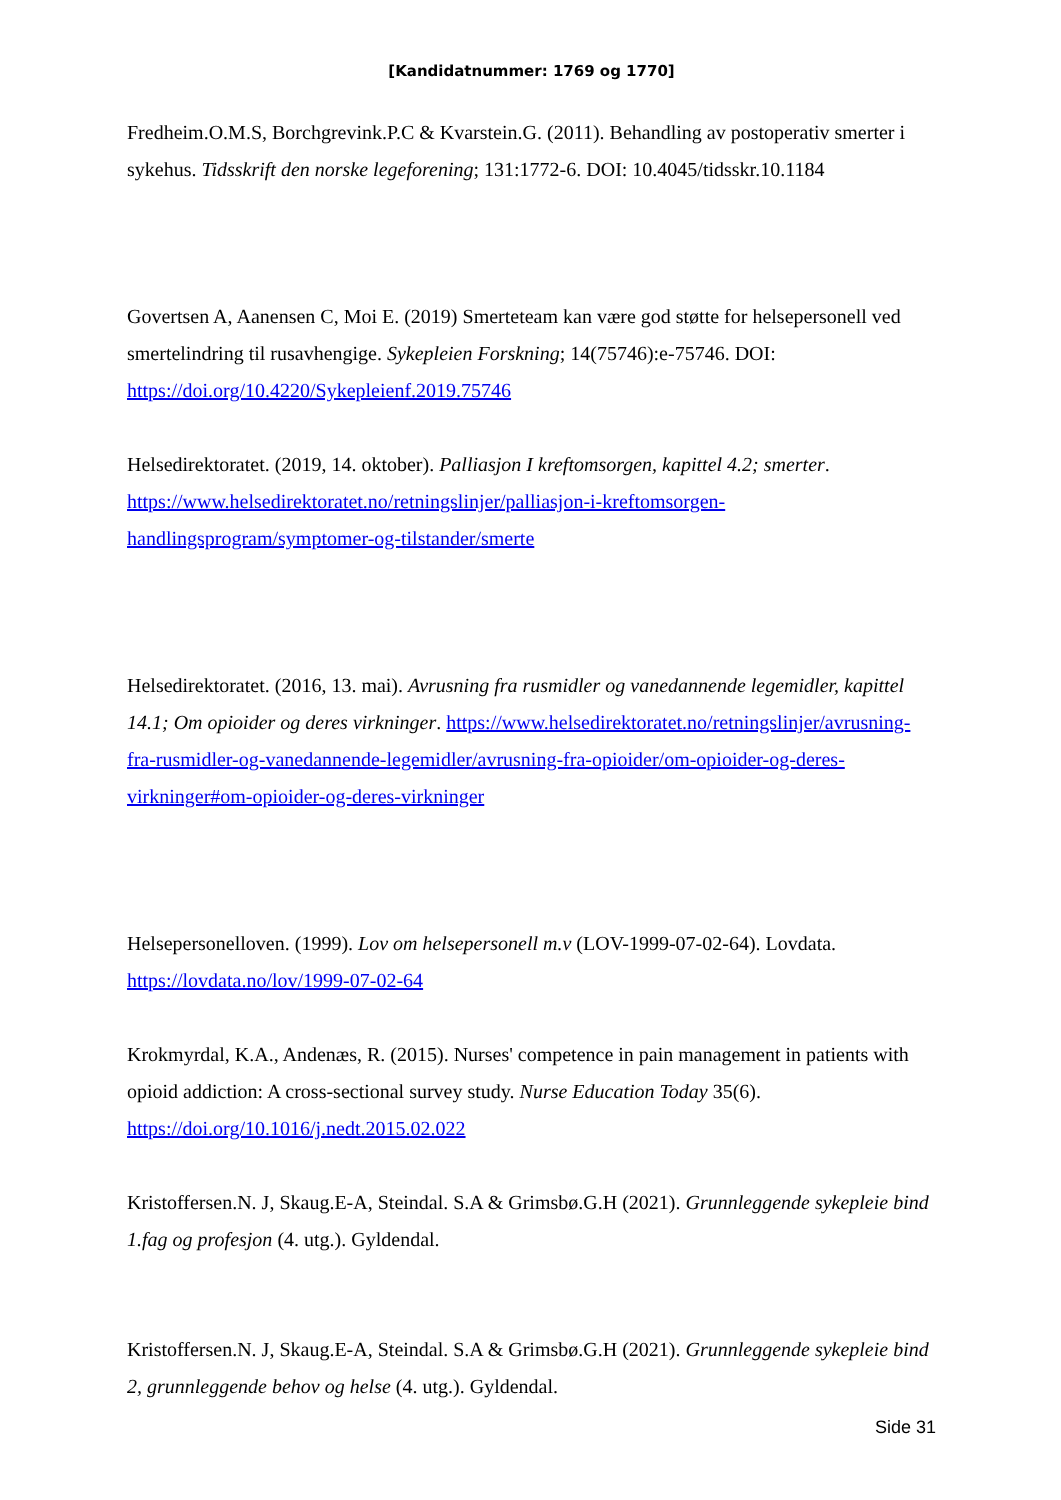[Kandidatnummer: 1769 og 1770]
Fredheim.O.M.S, Borchgrevink.P.C & Kvarstein.G. (2011). Behandling av postoperativ smerter i sykehus. Tidsskrift den norske legeforening; 131:1772-6. DOI: 10.4045/tidsskr.10.1184
Govertsen A, Aanensen C, Moi E. (2019) Smerteteam kan være god støtte for helsepersonell ved smertelindring til rusavhengige. Sykepleien Forskning; 14(75746):e-75746. DOI: https://doi.org/10.4220/Sykepleienf.2019.75746
Helsedirektoratet. (2019, 14. oktober). Palliasjon I kreftomsorgen, kapittel 4.2; smerter. https://www.helsedirektoratet.no/retningslinjer/palliasjon-i-kreftomsorgen-handlingsprogram/symptomer-og-tilstander/smerte
Helsedirektoratet. (2016, 13. mai). Avrusning fra rusmidler og vanedannende legemidler, kapittel 14.1; Om opioider og deres virkninger. https://www.helsedirektoratet.no/retningslinjer/avrusning-fra-rusmidler-og-vanedannende-legemidler/avrusning-fra-opioider/om-opioider-og-deres-virkninger#om-opioider-og-deres-virkninger
Helsepersonelloven. (1999). Lov om helsepersonell m.v (LOV-1999-07-02-64). Lovdata. https://lovdata.no/lov/1999-07-02-64
Krokmyrdal, K.A., Andenæs, R. (2015). Nurses' competence in pain management in patients with opioid addiction: A cross-sectional survey study. Nurse Education Today 35(6). https://doi.org/10.1016/j.nedt.2015.02.022
Kristoffersen.N. J, Skaug.E-A, Steindal. S.A & Grimsbø.G.H (2021). Grunnleggende sykepleie bind 1.fag og profesjon (4. utg.). Gyldendal.
Kristoffersen.N. J, Skaug.E-A, Steindal. S.A & Grimsbø.G.H (2021). Grunnleggende sykepleie bind 2, grunnleggende behov og helse (4. utg.). Gyldendal.
Side 31